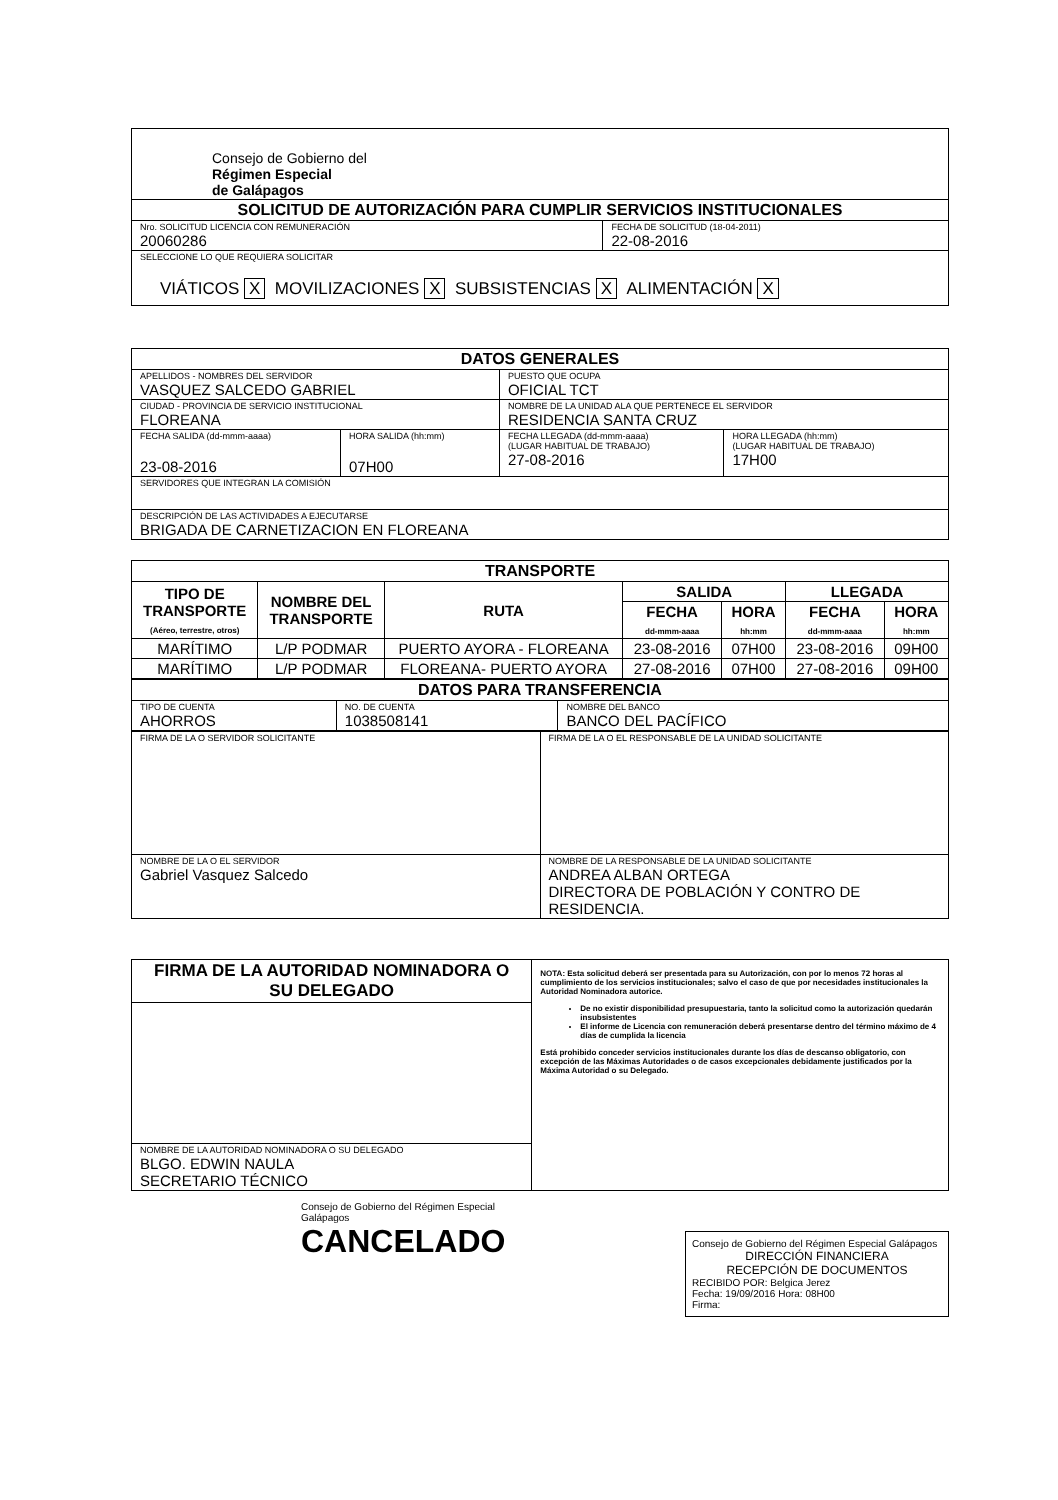| Consejo de Gobierno del Régimen Especial de Galápagos | |
| SOLICITUD DE AUTORIZACIÓN PARA CUMPLIR SERVICIOS INSTITUCIONALES | |
| Nro. SOLICITUD LICENCIA CON REMUNERACIÓN 20060286 | FECHA DE SOLICITUD (18-04-2011) 22-08-2016 |
| SELECCIONE LO QUE REQUIERA SOLICITAR VIÁTICOS X MOVILIZACIONES X SUBSISTENCIAS X ALIMENTACIÓN X | |
| DATOS GENERALES | | | |
| APELLIDOS - NOMBRES DEL SERVIDOR VASQUEZ SALCEDO GABRIEL | | PUESTO QUE OCUPA OFICIAL TCT | |
| CIUDAD - PROVINCIA DE SERVICIO INSTITUCIONAL FLOREANA | | NOMBRE DE LA UNIDAD ALA QUE PERTENECE EL SERVIDOR RESIDENCIA SANTA CRUZ | |
| FECHA SALIDA (dd-mmm-aaaa) 23-08-2016 | HORA SALIDA (hh:mm) 07H00 | FECHA LLEGADA (dd-mmm-aaaa) (LUGAR HABITUAL DE TRABAJO) 27-08-2016 | HORA LLEGADA (hh:mm) (LUGAR HABITUAL DE TRABAJO) 17H00 |
| SERVIDORES QUE INTEGRAN LA COMISIÓN | | | |
| DESCRIPCIÓN DE LAS ACTIVIDADES A EJECUTARSE BRIGADA DE CARNETIZACION EN FLOREANA | | | |
| TRANSPORTE | | | | | | |
| --- | --- | --- | --- | --- | --- | --- |
| TIPO DE TRANSPORTE (Aéreo, terrestre, otros) | NOMBRE DEL TRANSPORTE | RUTA | SALIDA | | LLEGADA | |
| | | | FECHA dd-mmm-aaaa | HORA hh:mm | FECHA dd-mmm-aaaa | HORA hh:mm |
| MARÍTIMO | L/P PODMAR | PUERTO AYORA - FLOREANA | 23-08-2016 | 07H00 | 23-08-2016 | 09H00 |
| MARÍTIMO | L/P PODMAR | FLOREANA- PUERTO AYORA | 27-08-2016 | 07H00 | 27-08-2016 | 09H00 |
| DATOS PARA TRANSFERENCIA | | |
| TIPO DE CUENTA AHORROS | NO. DE CUENTA 1038508141 | NOMBRE DEL BANCO BANCO DEL PACÍFICO |
| FIRMA DE LA O SERVIDOR SOLICITANTE | FIRMA DE LA O EL RESPONSABLE DE LA UNIDAD SOLICITANTE |
| NOMBRE DE LA O EL SERVIDOR Gabriel Vasquez Salcedo | NOMBRE DE LA RESPONSABLE DE LA UNIDAD SOLICITANTE ANDREA ALBAN ORTEGA DIRECTORA DE POBLACIÓN Y CONTRO DE RESIDENCIA. |
| FIRMA DE LA AUTORIDAD NOMINADORA O SU DELEGADO | NOTA: Esta solicitud deberá ser presentada para su Autorización, con por lo menos 72 horas al cumplimiento de los servicios institucionales; salvo el caso de que por necesidades institucionales la Autoridad Nominadora autorice. De no existir disponibilidad presupuestaria, tanto la solicitud como la autorización quedarán insubsistentes El informe de Licencia con remuneración deberá presentarse dentro del término máximo de 4 días de cumplida la licencia Está prohibido conceder servicios institucionales durante los días de descanso obligatorio, con excepción de las Máximas Autoridades o de casos excepcionales debidamente justificados por la Máxima Autoridad o su Delegado. |
| NOMBRE DE LA AUTORIDAD NOMINADORA O SU DELEGADO BLGO. EDWIN NAULA SECRETARIO TÉCNICO | |
Consejo de Gobierno del Régimen Especial Galápagos
CANCELADO
Consejo de Gobierno del Régimen Especial Galápagos
DIRECCIÓN FINANCIERA
RECEPCIÓN DE DOCUMENTOS
RECIBIDO POR: Belgica Jerez
Fecha: 19/09/2016 Hora: 08H00
Firma: